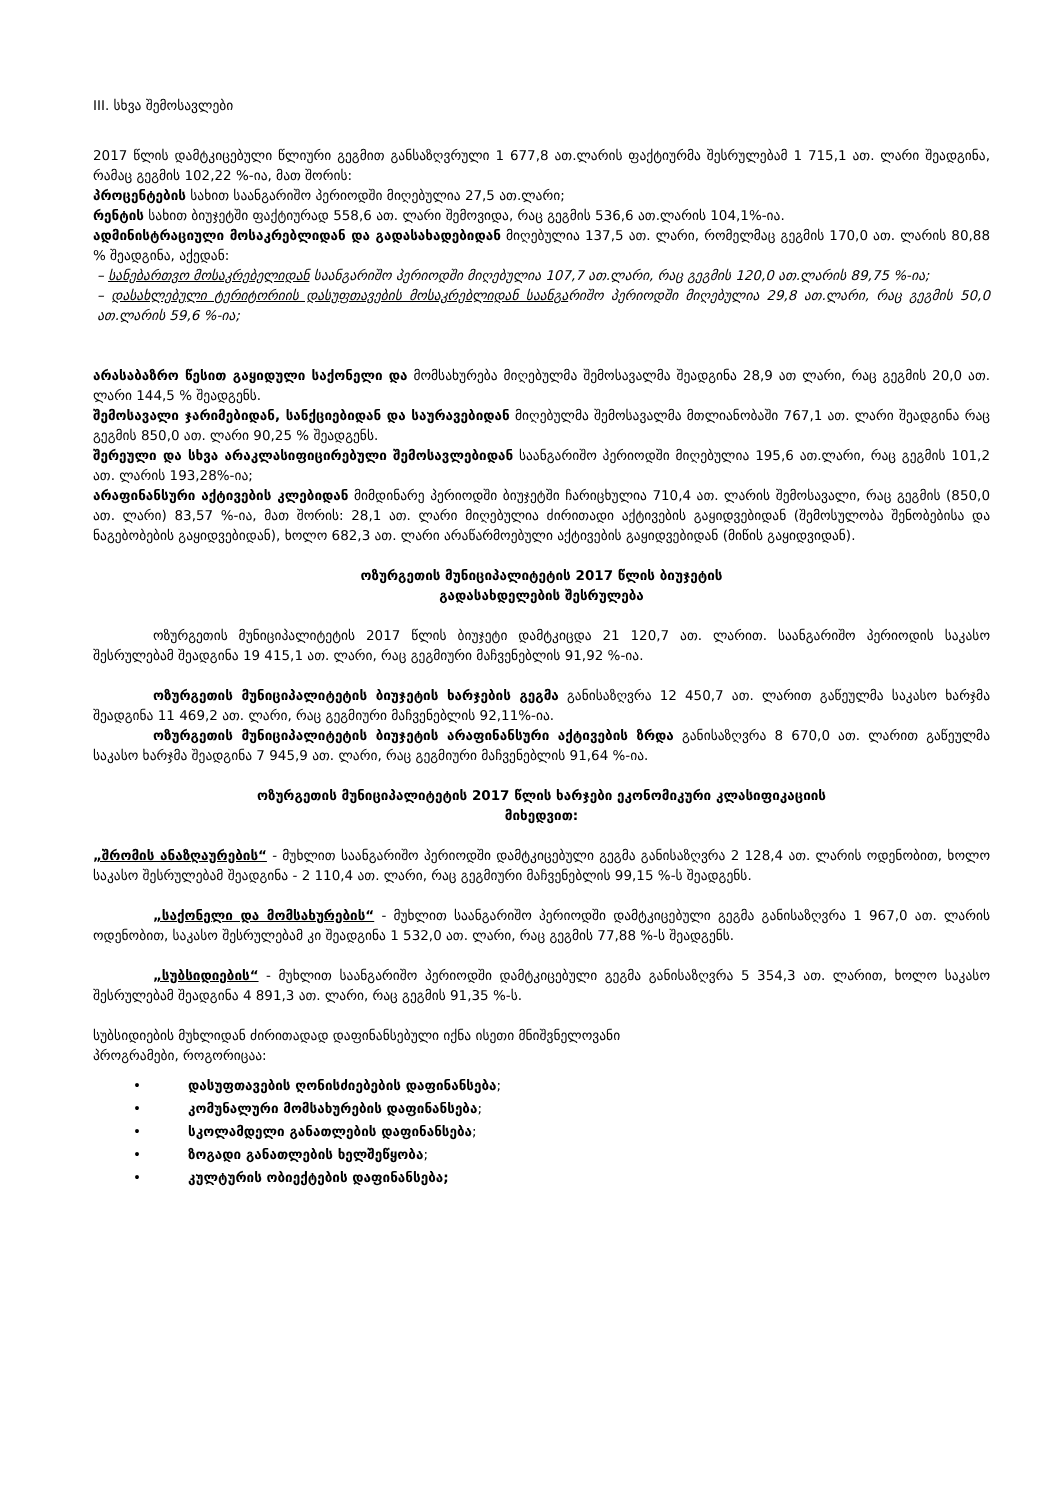III. სხვა შემოსავლები
2017 წლის დამტკიცებული წლიური გეგმით განსაზღვრული 1 677,8 ათ.ლარის ფაქტიურმა შესრულებამ 1 715,1 ათ. ლარი შეადგინა, რამაც გეგმის 102,22 %-ია, მათ შორის:
პროცენტების სახით საანგარიშო პერიოდში მიღებულია 27,5 ათ.ლარი;
რენტის სახით ბიუჯეტში ფაქტიურად 558,6 ათ. ლარი შემოვიდა, რაც გეგმის 536,6 ათ.ლარის 104,1%-ია.
ადმინისტრაციული მოსაკრებლიდან და გადასახადებიდან მიღებულია 137,5 ათ. ლარი, რომელმაც გეგმის 170,0 ათ. ლარის 80,88 % შეადგინა, აქედან:
– სანებართვო მოსაკრებელიდან საანგარიშო პერიოდში მიღებულია 107,7 ათ.ლარი, რაც გეგმის 120,0 ათ.ლარის 89,75 %-ია;
– დასახლებული ტერიტორიის დასუფთავების მოსაკრებლიდან საანგარიშო პერიოდში მიღებულია 29,8 ათ.ლარი, რაც გეგმის 50,0 ათ.ლარის 59,6 %-ია;
არასაბაზრო წესით გაყიდული საქონელი და მომსახურება მიღებულმა შემოსავალმა შეადგინა 28,9 ათ ლარი, რაც გეგმის 20,0 ათ. ლარი 144,5 % შეადგენს.
შემოსავალი ჯარიმებიდან, სანქციებიდან და საურავებიდან მიღებულმა შემოსავალმა მთლიანობაში 767,1 ათ. ლარი შეადგინა რაც გეგმის 850,0 ათ. ლარი 90,25 % შეადგენს.
შერეული და სხვა არაკლასიფიცირებული შემოსავლებიდან საანგარიშო პერიოდში მიღებულია 195,6 ათ.ლარი, რაც გეგმის 101,2 ათ. ლარის 193,28%-ია;
არაფინანსური აქტივების კლებიდან მიმდინარე პერიოდში ბიუჯეტში ჩარიცხულია 710,4 ათ. ლარის შემოსავალი, რაც გეგმის (850,0 ათ. ლარი) 83,57 %-ია, მათ შორის: 28,1 ათ. ლარი მიღებულია ძირითადი აქტივების გაყიდვებიდან (შემოსულობა შენობებისა და ნაგებობების გაყიდვებიდან), ხოლო 682,3 ათ. ლარი არაწარმოებული აქტივების გაყიდვებიდან (მიწის გაყიდვიდან).
ოზურგეთის მუნიციპალიტეტის 2017 წლის ბიუჯეტის
გადასახდელების შესრულება
ოზურგეთის მუნიციპალიტეტის 2017 წლის ბიუჯეტი დამტკიცდა 21 120,7 ათ. ლარით. საანგარიშო პერიოდის საკასო შესრულებამ შეადგინა 19 415,1 ათ. ლარი, რაც გეგმიური მაჩვენებლის 91,92 %-ია.
ოზურგეთის მუნიციპალიტეტის ბიუჯეტის ხარჯების გეგმა განისაზღვრა 12 450,7 ათ. ლარით გაწეულმა საკასო ხარჯმა შეადგინა 11 469,2 ათ. ლარი, რაც გეგმიური მაჩვენებლის 92,11%-ია.
ოზურგეთის მუნიციპალიტეტის ბიუჯეტის არაფინანსური აქტივების ზრდა განისაზღვრა 8 670,0 ათ. ლარით გაწეულმა საკასო ხარჯმა შეადგინა 7 945,9 ათ. ლარი, რაც გეგმიური მაჩვენებლის 91,64 %-ია.
ოზურგეთის მუნიციპალიტეტის 2017 წლის ხარჯები ეკონომიკური კლასიფიკაციის
მიხედვით:
„შრომის ანაზღაურების“ - მუხლით საანგარიშო პერიოდში დამტკიცებული გეგმა განისაზღვრა 2 128,4 ათ. ლარის ოდენობით, ხოლო საკასო შესრულებამ შეადგინა - 2 110,4 ათ. ლარი, რაც გეგმიური მაჩვენებლის 99,15 %-ს შეადგენს.
„საქონელი და მომსახურების“ - მუხლით საანგარიშო პერიოდში დამტკიცებული გეგმა განისაზღვრა 1 967,0 ათ. ლარის ოდენობით, საკასო შესრულებამ კი შეადგინა 1 532,0 ათ. ლარი, რაც გეგმის 77,88 %-ს შეადგენს.
„სუბსიდიების“ - მუხლით საანგარიშო პერიოდში დამტკიცებული გეგმა განისაზღვრა 5 354,3 ათ. ლარით, ხოლო საკასო შესრულებამ შეადგინა 4 891,3 ათ. ლარი, რაც გეგმის 91,35 %-ს.
სუბსიდიების მუხლიდან ძირითადად დაფინანსებული იქნა ისეთი მნიშვნელოვანი
პროგრამები, როგორიცაა:
• დასუფთავების ღონისძიებების დაფინანსება;
• კომუნალური მომსახურების დაფინანსება;
• სკოლამდელი განათლების დაფინანსება;
• ზოგადი განათლების ხელშეწყობა;
• კულტურის ობიექტების დაფინანსება;